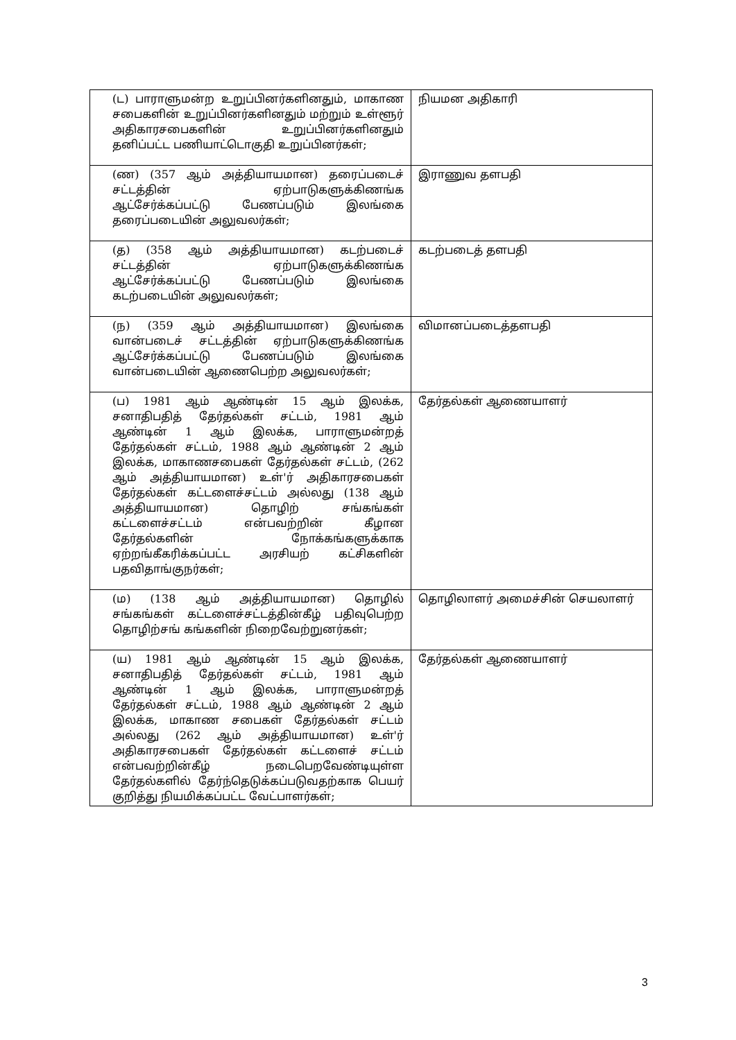| (ட) பாராளுமன்ற உறுப்பினர்களினதும், மாகாண சபைகளின் உறுப்பினர்களினதும் மற்றும் உள்ளூர் அதிகாரசபைகளின் உறுப்பினர்களினதும் தனிப்பட்ட பணியாட்டொகுதி உறுப்பினர்கள்; | நியமன அதிகாரி |
| (ண) (357 ஆம் அத்தியாயமான) தரைப்படைச் சட்டத்தின் ஏற்பாடுகளுக்கிணங்க ஆட்சேர்க்கப்பட்டு பேணப்படும் இலங்கை தரைப்படையின் அலுவலர்கள்; | இராணுவ தளபதி |
| (த) (358 ஆம் அத்தியாயமான) கடற்படைச் சட்டத்தின் ஏற்பாடுகளுக்கிணங்க ஆட்சேர்க்கப்பட்டு பேணப்படும் இலங்கை கடற்படையின் அலுவலர்கள்; | கடற்படைத் தளபதி |
| (ந) (359 ஆம் அத்தியாயமான) இலங்கை வான்படைச் சட்டத்தின் ஏற்பாடுகளுக்கிணங்க ஆட்சேர்க்கப்பட்டு பேணப்படும் இலங்கை வான்படையின் ஆணைபெற்ற அலுவலர்கள்; | விமானப்படைத்தளபதி |
| (ப) 1981 ஆம் ஆண்டின் 15 ஆம் இலக்க, சனாதிபதித் தேர்தல்கள் சட்டம், 1981 ஆம் ஆண்டின் 1 ஆம் இலக்க, பாராளுமன்றத் தேர்தல்கள் சட்டம், 1988 ஆம் ஆண்டின் 2 ஆம் இலக்க, மாகாணசபைகள் தேர்தல்கள் சட்டம், (262 ஆம் அத்தியாயமான) உள்'ர் அதிகாரசபைகள் தேர்தல்கள் கட்டளைச்சட்டம் அல்லது (138 ஆம் அத்தியாயமான) தொழிற் சங்கங்கள் கட்டளைச்சட்டம் என்பவற்றின் கீழான தேர்தல்களின் நோக்கங்களுக்காக ஏற்றங்கீகரிக்கப்பட்ட அரசியற் கட்சிகளின் பதவிதாங்குநர்கள்; | தேர்தல்கள் ஆணையாளர் |
| (ம) (138 ஆம் அத்தியாயமான) தொழில் சங்கங்கள் கட்டளைச்சட்டத்தின்கீழ் பதிவுபெற்ற தொழிற்சங் கங்களின் நிறைவேற்றுனர்கள்; | தொழிலாளர் அமைச்சின் செயலாளர் |
| (ய) 1981 ஆம் ஆண்டின் 15 ஆம் இலக்க, சனாதிபதித் தேர்தல்கள் சட்டம், 1981 ஆம் ஆண்டின் 1 ஆம் இலக்க, பாராளுமன்றத் தேர்தல்கள் சட்டம், 1988 ஆம் ஆண்டின் 2 ஆம் இலக்க, மாகாண சபைகள் தேர்தல்கள் சட்டம் அல்லது (262 ஆம் அத்தியாயமான) உள்'ர் அதிகாரசபைகள் தேர்தல்கள் கட்டளைச் சட்டம் என்பவற்றின்கீழ் நடைபெறவேண்டியுள்ள தேர்தல்களில் தேர்ந்தெடுக்கப்படுவதற்காக பெயர் குறித்து நியமிக்கப்பட்ட வேட்பாளர்கள்; | தேர்தல்கள் ஆணையாளர் |
3